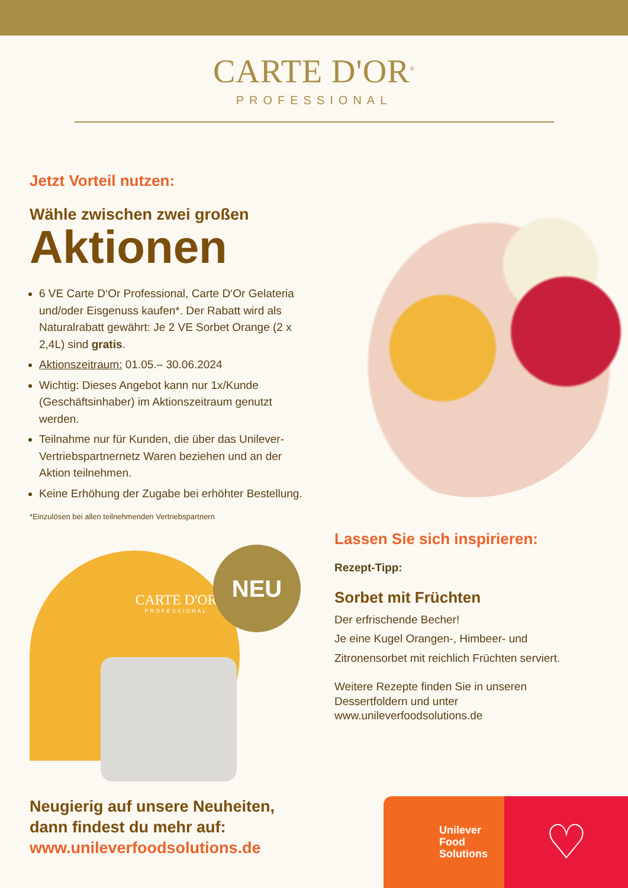CARTE D'OR<sup>®</sup>
PROFESSIONAL
Jetzt Vorteil nutzen:
Wähle zwischen zwei großen
Aktionen
6 VE Carte D‘Or Professional, Carte D‘Or Gelateria und/oder Eisgenuss kaufen*. Der Rabatt wird als Naturalrabatt gewährt: Je 2 VE Sorbet Orange (2 x 2,4L) sind gratis.
Aktionszeitraum: 01.05.– 30.06.2024
Wichtig: Dieses Angebot kann nur 1x/Kunde (Geschäftsinhaber) im Aktionszeitraum genutzt werden.
Teilnahme nur für Kunden, die über das Unilever-Vertriebspartnernetz Waren beziehen und an der Aktion teilnehmen.
Keine Erhöhung der Zugabe bei erhöhter Bestellung.
*Einzulösen bei allen teilnehmenden Vertriebspartnern
CARTE D'OR
PROFESSIONAL
NEU
Lassen Sie sich inspirieren:
Rezept-Tipp:
Sorbet mit Früchten
Der erfrischende Becher!
Je eine Kugel Orangen-, Himbeer- und Zitronensorbet mit reichlich Früchten serviert.
Weitere Rezepte finden Sie in unseren Dessertfoldern und unter www.unileverfoodsolutions.de
Neugierig auf unsere Neuheiten,
dann findest du mehr auf:
www.unileverfoodsolutions.de
Unilever
Food
Solutions
♡